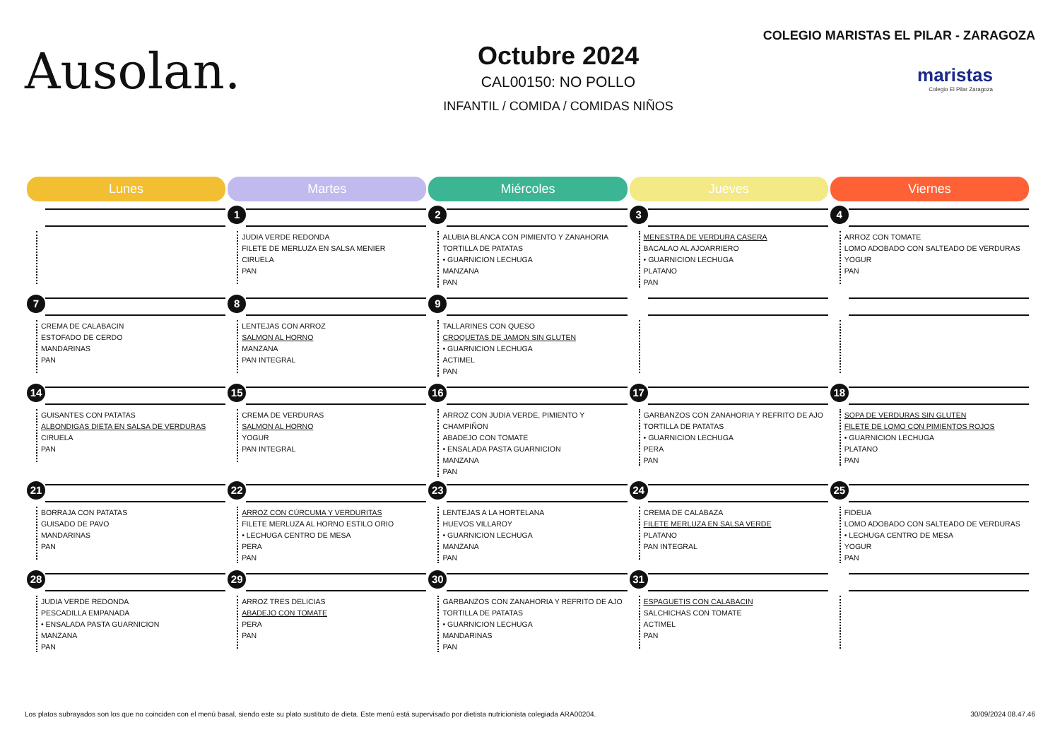Ausolan.
Octubre 2024
CAL00150: NO POLLO
INFANTIL / COMIDA / COMIDAS NIÑOS
COLEGIO MARISTAS EL PILAR - ZARAGOZA
maristas
Colegio El Pilar Zaragoza
| Lunes | Martes | Miércoles | Jueves | Viernes |
| --- | --- | --- | --- | --- |
| 0 | 1 JUDIA VERDE REDONDA FILETE DE MERLUZA EN SALSA MENIER CIRUELA PAN | 2 ALUBIA BLANCA CON PIMIENTO Y ZANAHORIA TORTILLA DE PATATAS • GUARNICION LECHUGA MANZANA PAN | 3 MENESTRA DE VERDURA CASERA BACALAO AL AJOARRIERO • GUARNICION LECHUGA PLATANO PAN | 4 ARROZ CON TOMATE LOMO ADOBADO CON SALTEADO DE VERDURAS YOGUR PAN |
| 7 CREMA DE CALABACIN ESTOFADO DE CERDO MANDARINAS PAN | 8 LENTEJAS CON ARROZ SALMON AL HORNO MANZANA PAN INTEGRAL | 9 TALLARINES CON QUESO CROQUETAS DE JAMON SIN GLUTEN • GUARNICION LECHUGA ACTIMEL PAN | 0 | 0 |
| 14 GUISANTES CON PATATAS ALBONDIGAS DIETA EN SALSA DE VERDURAS CIRUELA PAN | 15 CREMA DE VERDURAS SALMON AL HORNO YOGUR PAN INTEGRAL | 16 ARROZ CON JUDIA VERDE, PIMIENTO Y CHAMPIÑON ABADEJO CON TOMATE • ENSALADA PASTA GUARNICION MANZANA PAN | 17 GARBANZOS CON ZANAHORIA Y REFRITO DE AJO TORTILLA DE PATATAS • GUARNICION LECHUGA PERA PAN | 18 SOPA DE VERDURAS SIN GLUTEN FILETE DE LOMO CON PIMIENTOS ROJOS • GUARNICION LECHUGA PLATANO PAN |
| 21 BORRAJA CON PATATAS GUISADO DE PAVO MANDARINAS PAN | 22 ARROZ CON CÚRCUMA Y VERDURITAS FILETE MERLUZA AL HORNO ESTILO ORIO • LECHUGA CENTRO DE MESA PERA PAN | 23 LENTEJAS A LA HORTELANA HUEVOS VILLAROY • GUARNICION LECHUGA MANZANA PAN | 24 CREMA DE CALABAZA FILETE MERLUZA EN SALSA VERDE PLATANO PAN INTEGRAL | 25 FIDEUA LOMO ADOBADO CON SALTEADO DE VERDURAS • LECHUGA CENTRO DE MESA YOGUR PAN |
| 28 JUDIA VERDE REDONDA PESCADILLA EMPANADA • ENSALADA PASTA GUARNICION MANZANA PAN | 29 ARROZ TRES DELICIAS ABADEJO CON TOMATE PERA PAN | 30 GARBANZOS CON ZANAHORIA Y REFRITO DE AJO TORTILLA DE PATATAS • GUARNICION LECHUGA MANDARINAS PAN | 31 ESPAGUETIS CON CALABACIN SALCHICHAS CON TOMATE ACTIMEL PAN | 0 |
Los platos subrayados son los que no coinciden con el menú basal, siendo este su plato sustituto de dieta. Este menú está supervisado por dietista nutricionista colegiada ARA00204. 30/09/2024 08.47.46